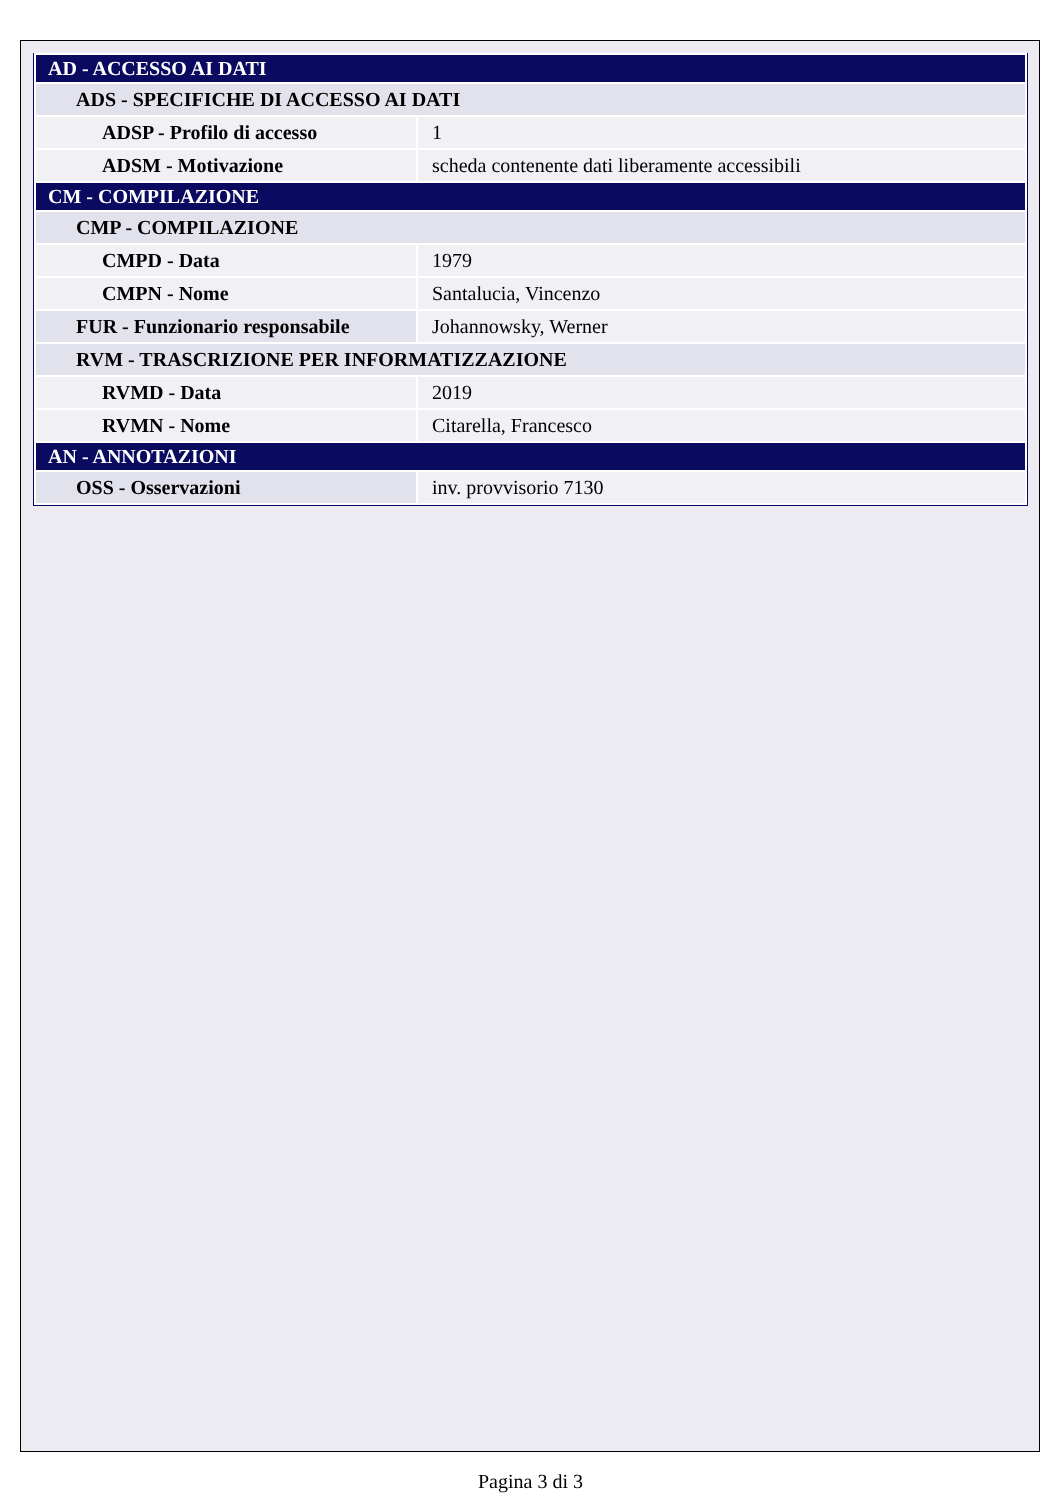| AD - ACCESSO AI DATI | |
| ADS - SPECIFICHE DI ACCESSO AI DATI | |
| ADSP - Profilo di accesso | 1 |
| ADSM - Motivazione | scheda contenente dati liberamente accessibili |
| CM - COMPILAZIONE | |
| CMP - COMPILAZIONE | |
| CMPD - Data | 1979 |
| CMPN - Nome | Santalucia, Vincenzo |
| FUR - Funzionario responsabile | Johannowsky, Werner |
| RVM - TRASCRIZIONE PER INFORMATIZZAZIONE | |
| RVMD - Data | 2019 |
| RVMN - Nome | Citarella, Francesco |
| AN - ANNOTAZIONI | |
| OSS - Osservazioni | inv. provvisorio 7130 |
Pagina 3 di 3